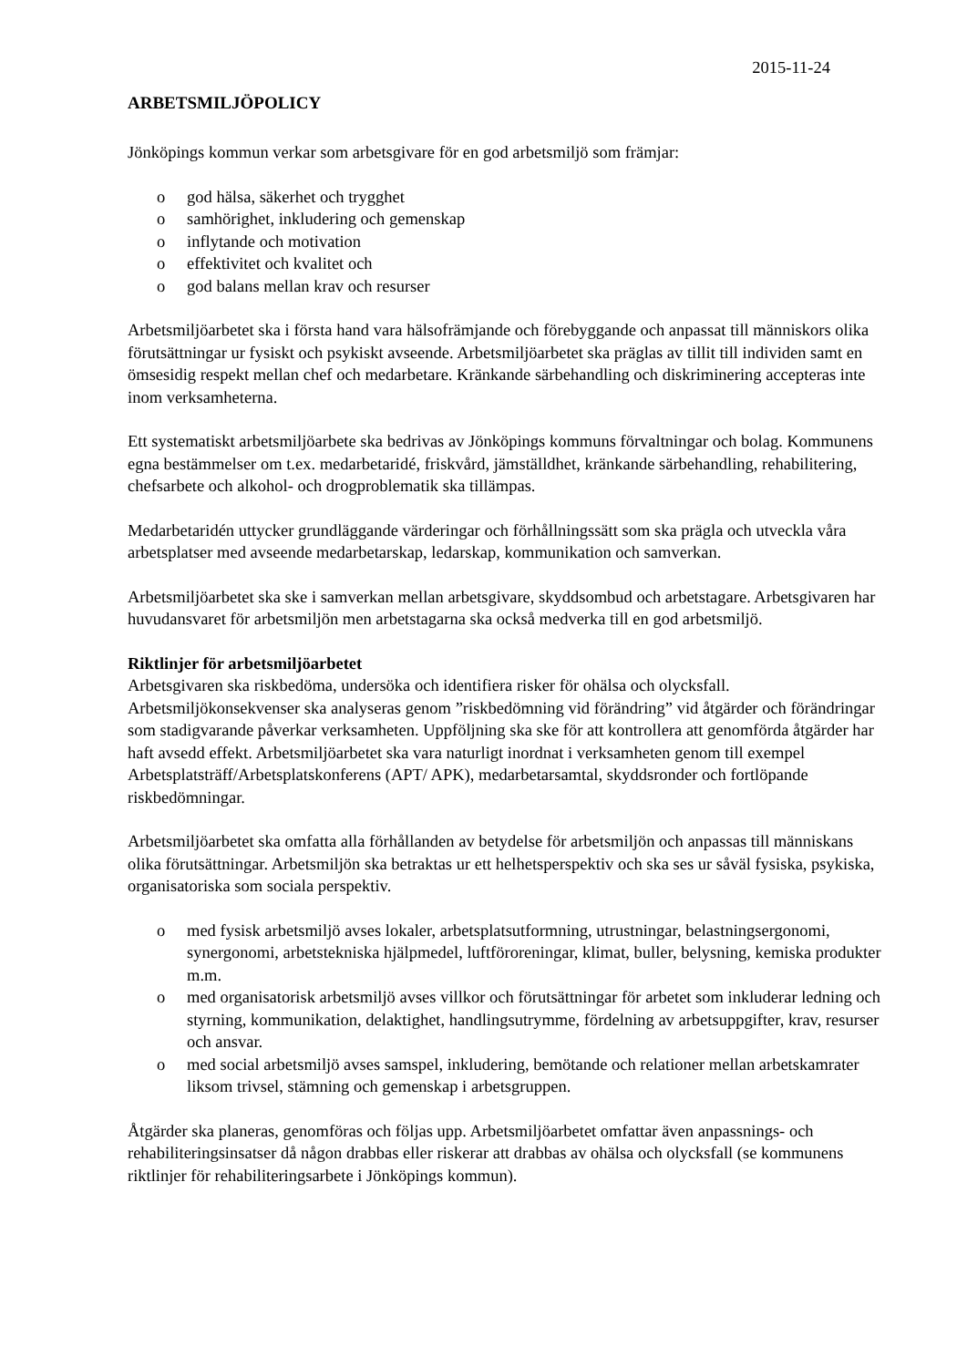2015-11-24
ARBETSMILJÖPOLICY
Jönköpings kommun verkar som arbetsgivare för en god arbetsmiljö som främjar:
o god hälsa, säkerhet och trygghet
o samhörighet, inkludering och gemenskap
o inflytande och motivation
o effektivitet och kvalitet och
o god balans mellan krav och resurser
Arbetsmiljöarbetet ska i första hand vara hälsofrämjande och förebyggande och anpassat till människors olika förutsättningar ur fysiskt och psykiskt avseende. Arbetsmiljöarbetet ska präglas av tillit till individen samt en ömsesidig respekt mellan chef och medarbetare. Kränkande särbehandling och diskriminering accepteras inte inom verksamheterna.
Ett systematiskt arbetsmiljöarbete ska bedrivas av Jönköpings kommuns förvaltningar och bolag. Kommunens egna bestämmelser om t.ex. medarbetaridé, friskvård, jämställdhet, kränkande särbehandling, rehabilitering, chefsarbete och alkohol- och drogproblematik ska tillämpas.
Medarbetaridén uttycker grundläggande värderingar och förhållningssätt som ska prägla och utveckla våra arbetsplatser med avseende medarbetarskap, ledarskap, kommunikation och samverkan.
Arbetsmiljöarbetet ska ske i samverkan mellan arbetsgivare, skyddsombud och arbetstagare. Arbetsgivaren har huvudansvaret för arbetsmiljön men arbetstagarna ska också medverka till en god arbetsmiljö.
Riktlinjer för arbetsmiljöarbetet
Arbetsgivaren ska riskbedöma, undersöka och identifiera risker för ohälsa och olycksfall. Arbetsmiljökonsekvenser ska analyseras genom ”riskbedömning vid förändring” vid åtgärder och förändringar som stadigvarande påverkar verksamheten. Uppföljning ska ske för att kontrollera att genomförda åtgärder har haft avsedd effekt. Arbetsmiljöarbetet ska vara naturligt inordnat i verksamheten genom till exempel Arbetsplatsträff/Arbetsplatskonferens (APT/ APK), medarbetarsamtal, skyddsronder och fortlöpande riskbedömningar.
Arbetsmiljöarbetet ska omfatta alla förhållanden av betydelse för arbetsmiljön och anpassas till människans olika förutsättningar. Arbetsmiljön ska betraktas ur ett helhetsperspektiv och ska ses ur såväl fysiska, psykiska, organisatoriska som sociala perspektiv.
o med fysisk arbetsmiljö avses lokaler, arbetsplatsutformning, utrustningar, belastningsergonomi, synergonomi, arbetstekniska hjälpmedel, luftföroreningar, klimat, buller, belysning, kemiska produkter m.m.
o med organisatorisk arbetsmiljö avses villkor och förutsättningar för arbetet som inkluderar ledning och styrning, kommunikation, delaktighet, handlingsutrymme, fördelning av arbetsuppgifter, krav, resurser och ansvar.
o med social arbetsmiljö avses samspel, inkludering, bemötande och relationer mellan arbetskamrater liksom trivsel, stämning och gemenskap i arbetsgruppen.
Åtgärder ska planeras, genomföras och följas upp. Arbetsmiljöarbetet omfattar även anpassnings- och rehabiliteringsinsatser då någon drabbas eller riskerar att drabbas av ohälsa och olycksfall (se kommunens riktlinjer för rehabiliteringsarbete i Jönköpings kommun).